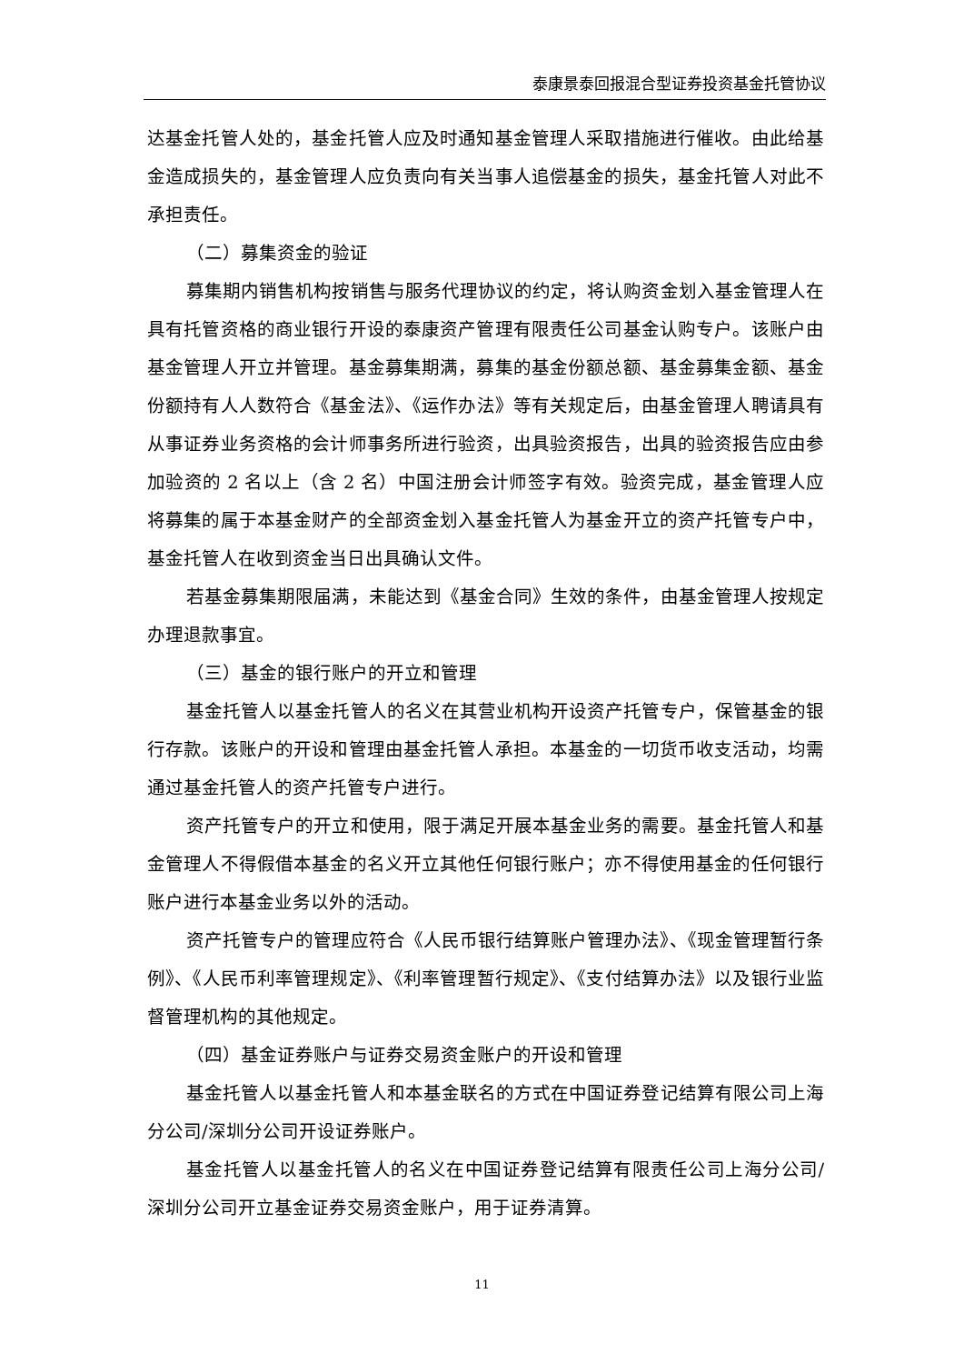泰康景泰回报混合型证券投资基金托管协议
达基金托管人处的，基金托管人应及时通知基金管理人采取措施进行催收。由此给基金造成损失的，基金管理人应负责向有关当事人追偿基金的损失，基金托管人对此不承担责任。
（二）募集资金的验证
募集期内销售机构按销售与服务代理协议的约定，将认购资金划入基金管理人在具有托管资格的商业银行开设的泰康资产管理有限责任公司基金认购专户。该账户由基金管理人开立并管理。基金募集期满，募集的基金份额总额、基金募集金额、基金份额持有人人数符合《基金法》、《运作办法》等有关规定后，由基金管理人聘请具有从事证券业务资格的会计师事务所进行验资，出具验资报告，出具的验资报告应由参加验资的 2 名以上（含 2 名）中国注册会计师签字有效。验资完成，基金管理人应将募集的属于本基金财产的全部资金划入基金托管人为基金开立的资产托管专户中，基金托管人在收到资金当日出具确认文件。
若基金募集期限届满，未能达到《基金合同》生效的条件，由基金管理人按规定办理退款事宜。
（三）基金的银行账户的开立和管理
基金托管人以基金托管人的名义在其营业机构开设资产托管专户，保管基金的银行存款。该账户的开设和管理由基金托管人承担。本基金的一切货币收支活动，均需通过基金托管人的资产托管专户进行。
资产托管专户的开立和使用，限于满足开展本基金业务的需要。基金托管人和基金管理人不得假借本基金的名义开立其他任何银行账户；亦不得使用基金的任何银行账户进行本基金业务以外的活动。
资产托管专户的管理应符合《人民币银行结算账户管理办法》、《现金管理暂行条例》、《人民币利率管理规定》、《利率管理暂行规定》、《支付结算办法》以及银行业监督管理机构的其他规定。
（四）基金证券账户与证券交易资金账户的开设和管理
基金托管人以基金托管人和本基金联名的方式在中国证券登记结算有限公司上海分公司/深圳分公司开设证券账户。
基金托管人以基金托管人的名义在中国证券登记结算有限责任公司上海分公司/深圳分公司开立基金证券交易资金账户，用于证券清算。
11